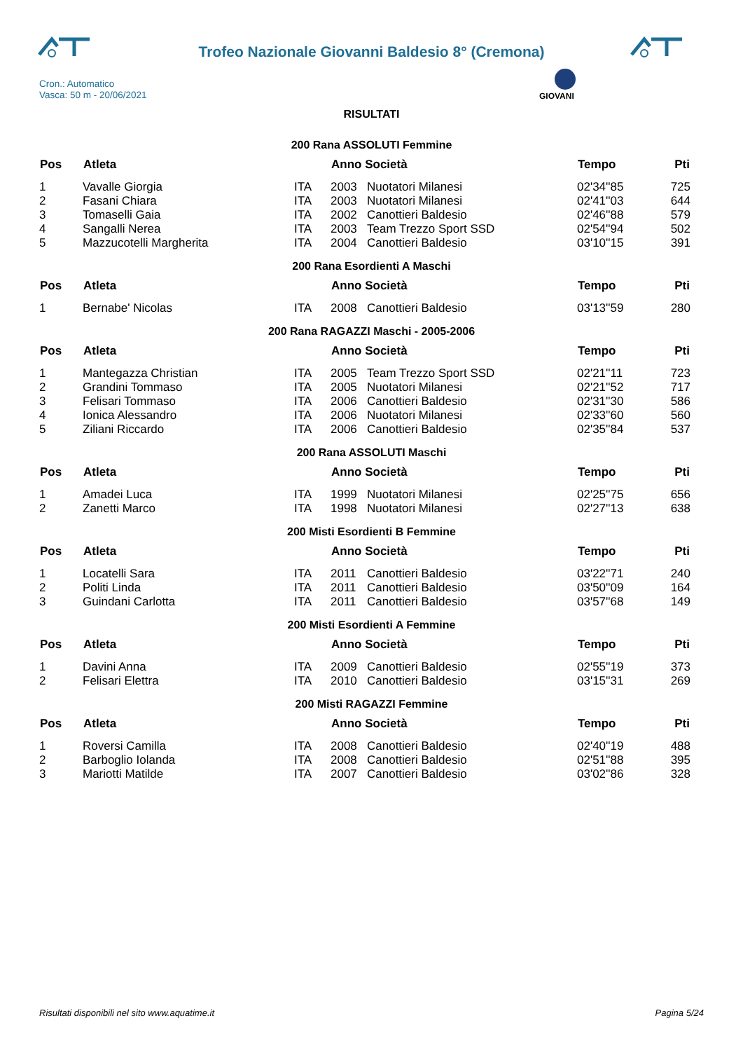Trofeo Nazionale Giovanni Baldesio 8° (Cremona)
GIOVANI
Cron.: Automatico
Vasca: 50 m - 20/06/2021
RISULTATI
200 Rana ASSOLUTI Femmine
| Pos | Atleta | | Anno Società | | Tempo | Pti |
| --- | --- | --- | --- | --- | --- | --- |
| 1 | Vavalle Giorgia | ITA | 2003 | Nuotatori Milanesi | 02'34''85 | 725 |
| 2 | Fasani Chiara | ITA | 2003 | Nuotatori Milanesi | 02'41''03 | 644 |
| 3 | Tomaselli Gaia | ITA | 2002 | Canottieri Baldesio | 02'46''88 | 579 |
| 4 | Sangalli Nerea | ITA | 2003 | Team Trezzo Sport SSD | 02'54''94 | 502 |
| 5 | Mazzucotelli Margherita | ITA | 2004 | Canottieri Baldesio | 03'10''15 | 391 |
200 Rana Esordienti A Maschi
| Pos | Atleta | | Anno Società | | Tempo | Pti |
| --- | --- | --- | --- | --- | --- | --- |
| 1 | Bernabe' Nicolas | ITA | 2008 | Canottieri Baldesio | 03'13''59 | 280 |
200 Rana RAGAZZI Maschi - 2005-2006
| Pos | Atleta | | Anno Società | | Tempo | Pti |
| --- | --- | --- | --- | --- | --- | --- |
| 1 | Mantegazza Christian | ITA | 2005 | Team Trezzo Sport SSD | 02'21''11 | 723 |
| 2 | Grandini Tommaso | ITA | 2005 | Nuotatori Milanesi | 02'21''52 | 717 |
| 3 | Felisari Tommaso | ITA | 2006 | Canottieri Baldesio | 02'31''30 | 586 |
| 4 | Ionica Alessandro | ITA | 2006 | Nuotatori Milanesi | 02'33''60 | 560 |
| 5 | Ziliani Riccardo | ITA | 2006 | Canottieri Baldesio | 02'35''84 | 537 |
200 Rana ASSOLUTI Maschi
| Pos | Atleta | | Anno Società | | Tempo | Pti |
| --- | --- | --- | --- | --- | --- | --- |
| 1 | Amadei Luca | ITA | 1999 | Nuotatori Milanesi | 02'25''75 | 656 |
| 2 | Zanetti Marco | ITA | 1998 | Nuotatori Milanesi | 02'27''13 | 638 |
200 Misti Esordienti B Femmine
| Pos | Atleta | | Anno Società | | Tempo | Pti |
| --- | --- | --- | --- | --- | --- | --- |
| 1 | Locatelli Sara | ITA | 2011 | Canottieri Baldesio | 03'22''71 | 240 |
| 2 | Politi Linda | ITA | 2011 | Canottieri Baldesio | 03'50''09 | 164 |
| 3 | Guindani Carlotta | ITA | 2011 | Canottieri Baldesio | 03'57''68 | 149 |
200 Misti Esordienti A Femmine
| Pos | Atleta | | Anno Società | | Tempo | Pti |
| --- | --- | --- | --- | --- | --- | --- |
| 1 | Davini Anna | ITA | 2009 | Canottieri Baldesio | 02'55''19 | 373 |
| 2 | Felisari Elettra | ITA | 2010 | Canottieri Baldesio | 03'15''31 | 269 |
200 Misti RAGAZZI Femmine
| Pos | Atleta | | Anno Società | | Tempo | Pti |
| --- | --- | --- | --- | --- | --- | --- |
| 1 | Roversi Camilla | ITA | 2008 | Canottieri Baldesio | 02'40''19 | 488 |
| 2 | Barboglio Iolanda | ITA | 2008 | Canottieri Baldesio | 02'51''88 | 395 |
| 3 | Mariotti Matilde | ITA | 2007 | Canottieri Baldesio | 03'02''86 | 328 |
Risultati disponibili nel sito www.aquatime.it Pagina 5/24